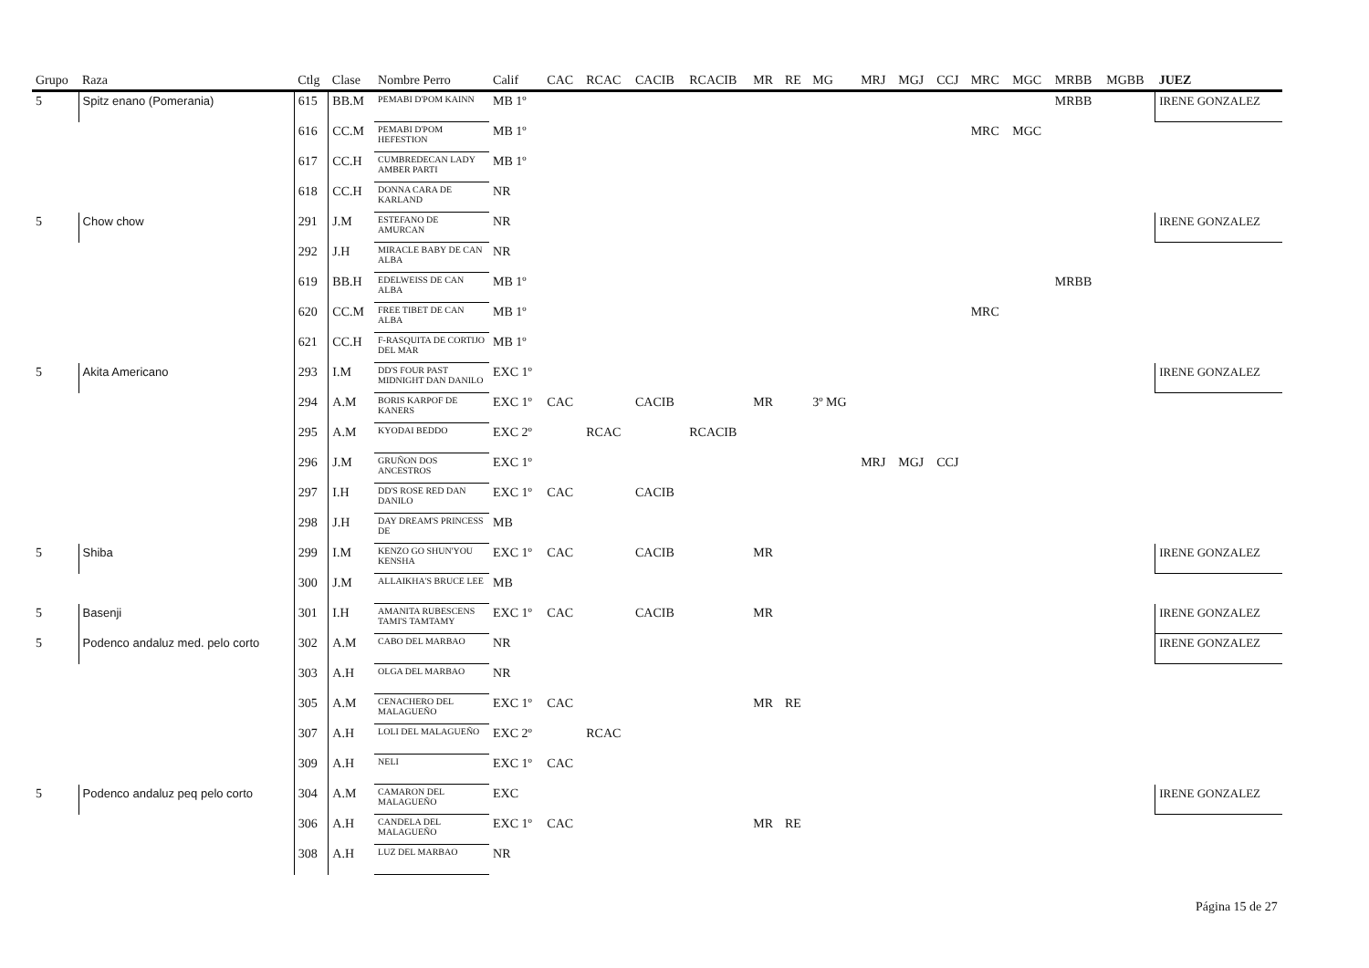| Grupo | Raza | Ctlg | Clase | Nombre Perro | Calif | CAC | RCAC | CACIB | RCACIB | MR | RE | MG | MRJ | MGJ | CCJ | MRC | MGC | MRBB | MGBB | JUEZ |
| --- | --- | --- | --- | --- | --- | --- | --- | --- | --- | --- | --- | --- | --- | --- | --- | --- | --- | --- | --- | --- |
| 5 | Spitz enano (Pomerania) | 615 | BB.M | PEMABI D'POM KAINN | MB 1º | | | | | | | | | | | | | MRBB | | IRENE GONZALEZ |
| | | 616 | CC.M | PEMABI D'POM HEFESTION | MB 1º | | | | | | | | | | | MRC | MGC | | | |
| | | 617 | CC.H | CUMBREDECAN LADY AMBER PARTI | MB 1º | | | | | | | | | | | | | | | |
| | | 618 | CC.H | DONNA CARA DE KARLAND | NR | | | | | | | | | | | | | | | |
| 5 | Chow chow | 291 | J.M | ESTEFANO DE AMURCAN | NR | | | | | | | | | | | | | | | IRENE GONZALEZ |
| | | 292 | J.H | MIRACLE BABY DE CAN ALBA | NR | | | | | | | | | | | | | | | |
| | | 619 | BB.H | EDELWEISS DE CAN ALBA | MB 1º | | | | | | | | | | | | | MRBB | | |
| | | 620 | CC.M | FREE TIBET DE CAN ALBA | MB 1º | | | | | | | | | | | MRC | | | | |
| | | 621 | CC.H | F-RASQUITA DE CORTIJO DEL MAR | MB 1º | | | | | | | | | | | | | | | |
| 5 | Akita Americano | 293 | I.M | DD'S FOUR PAST MIDNIGHT DAN DANILO | EXC 1º | | | | | | | | | | | | | | | IRENE GONZALEZ |
| | | 294 | A.M | BORIS KARPOF DE KANERS | EXC 1º | CAC | | CACIB | | MR | | 3º MG | | | | | | | | |
| | | 295 | A.M | KYODAI BEDDO | EXC 2º | | RCAC | | RCACIB | | | | | | | | | | | |
| | | 296 | J.M | GRUÑON DOS ANCESTROS | EXC 1º | | | | | | | | MRJ | MGJ | CCJ | | | | | |
| | | 297 | I.H | DD'S ROSE RED DAN DANILO | EXC 1º | CAC | | CACIB | | | | | | | | | | | | |
| | | 298 | J.H | DAY DREAM'S PRINCESS DE | MB | | | | | | | | | | | | | | | |
| 5 | Shiba | 299 | I.M | KENZO GO SHUN'YOU KENSHA | EXC 1º | CAC | | CACIB | | MR | | | | | | | | | | IRENE GONZALEZ |
| | | 300 | J.M | ALLAIKHA'S BRUCE LEE | MB | | | | | | | | | | | | | | | |
| 5 | Basenji | 301 | I.H | AMANITA RUBESCENS TAMI'S TAMTAMY | EXC 1º | CAC | | CACIB | | MR | | | | | | | | | | IRENE GONZALEZ |
| 5 | Podenco andaluz med. pelo corto | 302 | A.M | CABO DEL MARBAO | NR | | | | | | | | | | | | | | | IRENE GONZALEZ |
| | | 303 | A.H | OLGA DEL MARBAO | NR | | | | | | | | | | | | | | | |
| | | 305 | A.M | CENACHERO DEL MALAGUEÑO | EXC 1º | CAC | | | | MR | RE | | | | | | | | | |
| | | 307 | A.H | LOLI DEL MALAGUEÑO | EXC 2º | | RCAC | | | | | | | | | | | | | |
| | | 309 | A.H | NELI | EXC 1º | CAC | | | | | | | | | | | | | | |
| 5 | Podenco andaluz peq pelo corto | 304 | A.M | CAMARON DEL MALAGUEÑO | EXC | | | | | | | | | | | | | | | IRENE GONZALEZ |
| | | 306 | A.H | CANDELA DEL MALAGUEÑO | EXC 1º | CAC | | | | MR | RE | | | | | | | | | |
| | | 308 | A.H | LUZ DEL MARBAO | NR | | | | | | | | | | | | | | | |
Página 15 de 27